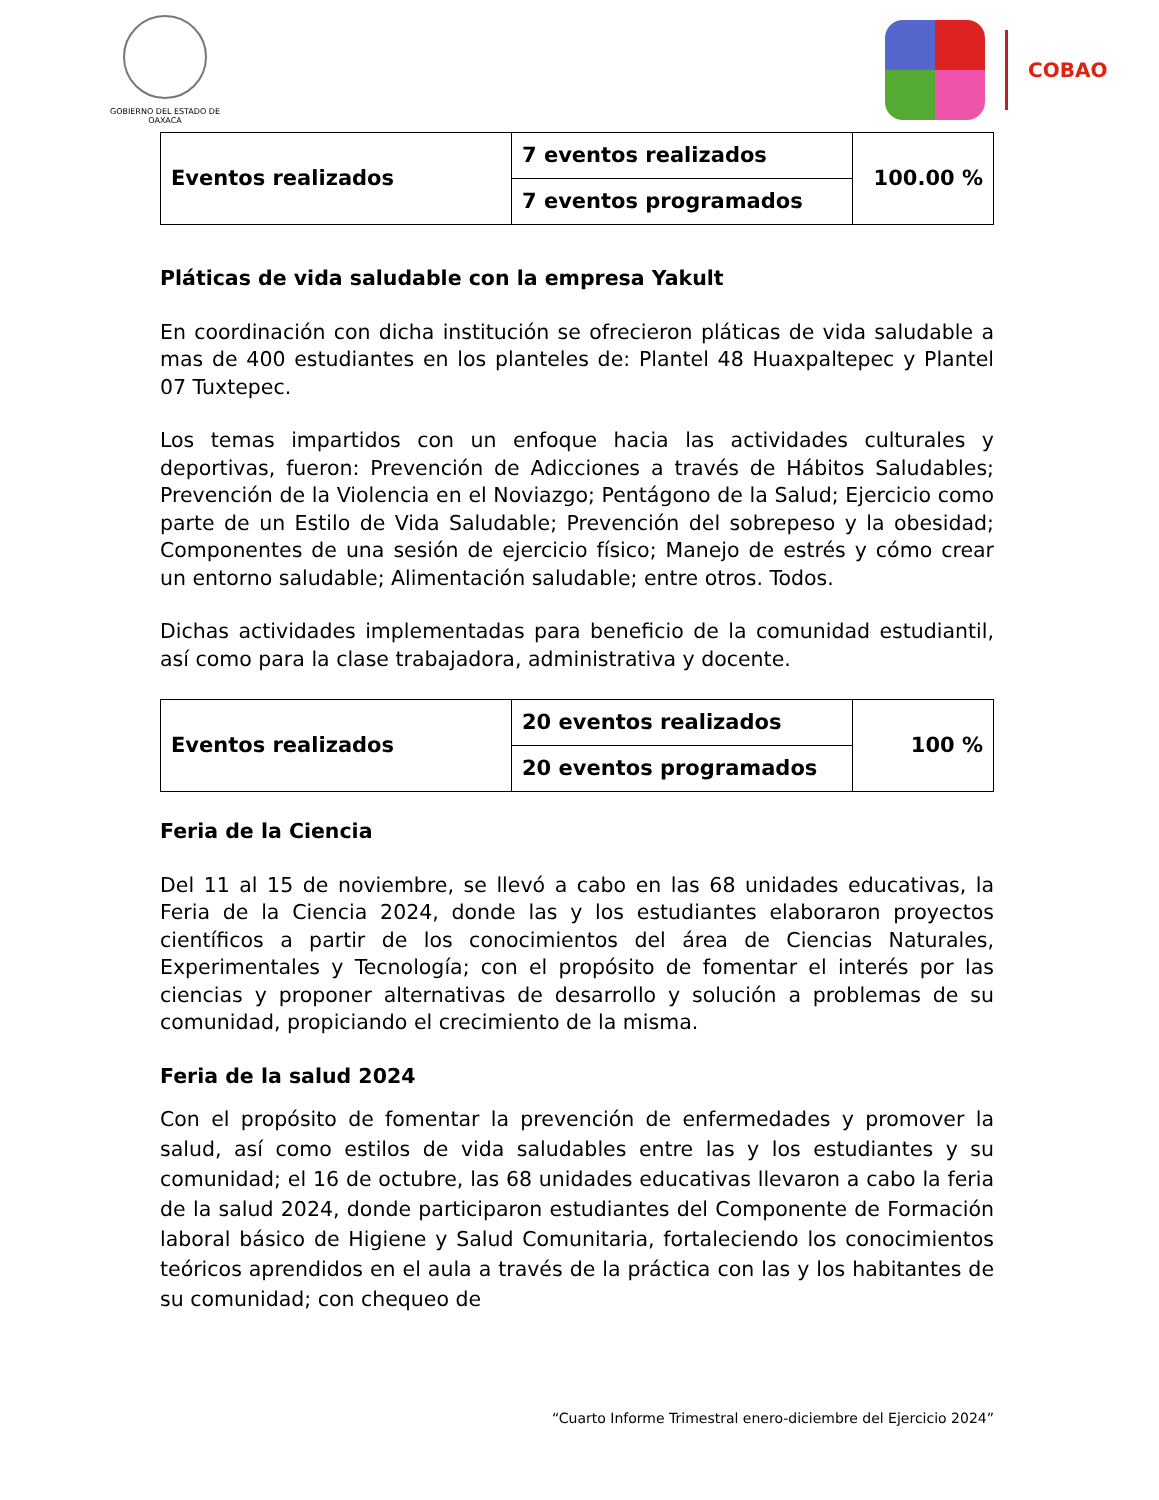GOBIERNO DEL ESTADO DE OAXACA
COBAO
| Eventos realizados | 7 eventos realizados | 100.00 % |
| | 7 eventos programados | |
Pláticas de vida saludable con la empresa Yakult
En coordinación con dicha institución se ofrecieron pláticas de vida saludable a mas de 400 estudiantes en los planteles de: Plantel 48 Huaxpaltepec y Plantel 07 Tuxtepec.
Los temas impartidos con un enfoque hacia las actividades culturales y deportivas, fueron: Prevención de Adicciones a través de Hábitos Saludables; Prevención de la Violencia en el Noviazgo; Pentágono de la Salud; Ejercicio como parte de un Estilo de Vida Saludable; Prevención del sobrepeso y la obesidad; Componentes de una sesión de ejercicio físico; Manejo de estrés y cómo crear un entorno saludable; Alimentación saludable; entre otros. Todos.
Dichas actividades implementadas para beneficio de la comunidad estudiantil, así como para la clase trabajadora, administrativa y docente.
| Eventos realizados | 20 eventos realizados | 100 % |
| | 20 eventos programados | |
Feria de la Ciencia
Del 11 al 15 de noviembre, se llevó a cabo en las 68 unidades educativas, la Feria de la Ciencia 2024, donde las y los estudiantes elaboraron proyectos científicos a partir de los conocimientos del área de Ciencias Naturales, Experimentales y Tecnología; con el propósito de fomentar el interés por las ciencias y proponer alternativas de desarrollo y solución a problemas de su comunidad, propiciando el crecimiento de la misma.
Feria de la salud 2024
Con el propósito de fomentar la prevención de enfermedades y promover la salud, así como estilos de vida saludables entre las y los estudiantes y su comunidad; el 16 de octubre, las 68 unidades educativas llevaron a cabo la feria de la salud 2024, donde participaron estudiantes del Componente de Formación laboral básico de Higiene y Salud Comunitaria, fortaleciendo los conocimientos teóricos aprendidos en el aula a través de la práctica con las y los habitantes de su comunidad; con chequeo de
“Cuarto Informe Trimestral enero-diciembre del Ejercicio 2024”